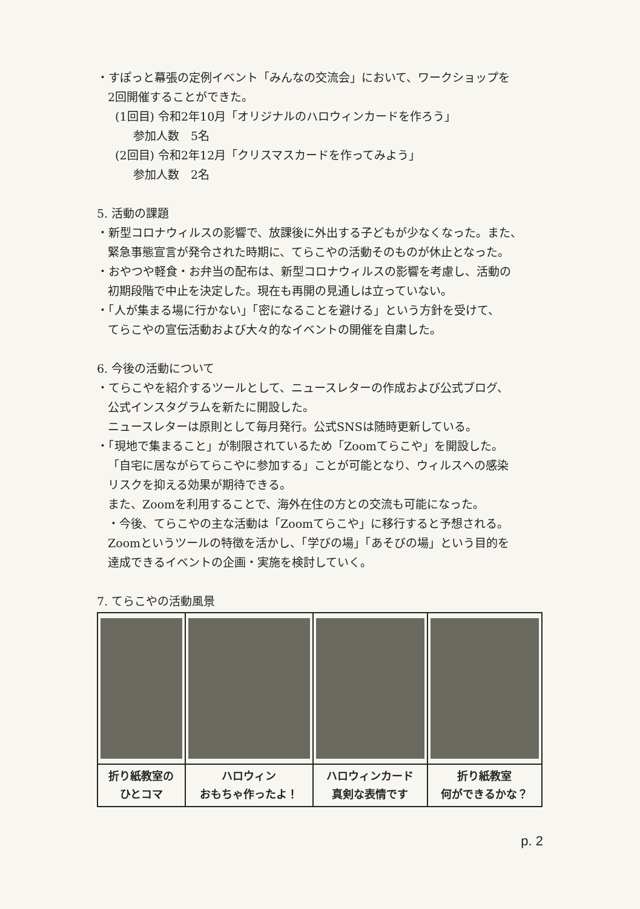・すぽっと幕張の定例イベント「みんなの交流会」において、ワークショップを
2回開催することができた。
(1回目) 令和2年10月「オリジナルのハロウィンカードを作ろう」
参加人数　5名
(2回目) 令和2年12月「クリスマスカードを作ってみよう」
参加人数　2名
5. 活動の課題
・新型コロナウィルスの影響で、放課後に外出する子どもが少なくなった。また、
緊急事態宣言が発令された時期に、てらこやの活動そのものが休止となった。
・おやつや軽食・お弁当の配布は、新型コロナウィルスの影響を考慮し、活動の
初期段階で中止を決定した。現在も再開の見通しは立っていない。
・「人が集まる場に行かない」「密になることを避ける」という方針を受けて、
てらこやの宣伝活動および大々的なイベントの開催を自粛した。
6. 今後の活動について
・てらこやを紹介するツールとして、ニュースレターの作成および公式ブログ、
公式インスタグラムを新たに開設した。
ニュースレターは原則として毎月発行。公式SNSは随時更新している。
・「現地で集まること」が制限されているため「Zoomてらこや」を開設した。
「自宅に居ながらてらこやに参加する」ことが可能となり、ウィルスへの感染
リスクを抑える効果が期待できる。
また、Zoomを利用することで、海外在住の方との交流も可能になった。
・今後、てらこやの主な活動は「Zoomてらこや」に移行すると予想される。
Zoomというツールの特徴を活かし、「学びの場」「あそびの場」という目的を
達成できるイベントの企画・実施を検討していく。
7. てらこやの活動風景
| 折り紙教室の ひとコマ | ハロウィン おもちゃ作ったよ！ | ハロウィンカード 真剣な表情です | 折り紙教室 何ができるかな？ |
p. 2